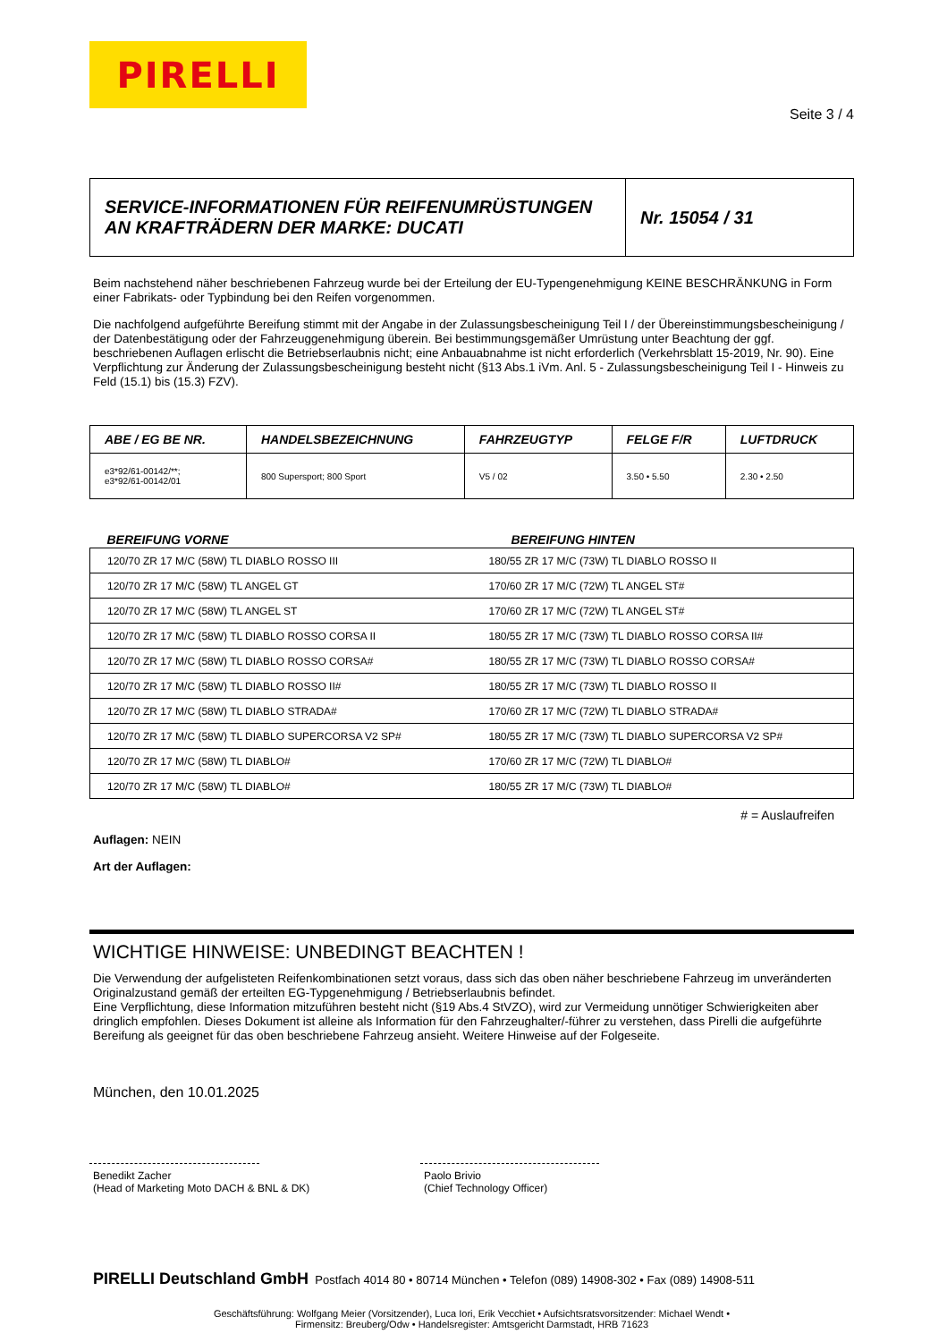PIRELLI
Seite 3 / 4
SERVICE-INFORMATIONEN FÜR REIFENUMRÜSTUNGEN
AN KRAFTRÄDERN DER MARKE: DUCATI
Nr. 15054 / 31
Beim nachstehend näher beschriebenen Fahrzeug wurde bei der Erteilung der EU-Typengenehmigung KEINE BESCHRÄNKUNG in Form einer Fabrikats- oder Typbindung bei den Reifen vorgenommen.
Die nachfolgend aufgeführte Bereifung stimmt mit der Angabe in der Zulassungsbescheinigung Teil I / der Übereinstimmungsbescheinigung / der Datenbestätigung oder der Fahrzeuggenehmigung überein. Bei bestimmungsgemäßer Umrüstung unter Beachtung der ggf. beschriebenen Auflagen erlischt die Betriebserlaubnis nicht; eine Anbauabnahme ist nicht erforderlich (Verkehrsblatt 15-2019, Nr. 90). Eine Verpflichtung zur Änderung der Zulassungsbescheinigung besteht nicht (§13 Abs.1 iVm. Anl. 5 - Zulassungsbescheinigung Teil I - Hinweis zu Feld (15.1) bis (15.3) FZV).
| ABE / EG BE NR. | HANDELSBEZEICHNUNG | FAHRZEUGTYP | FELGE F/R | LUFTDRUCK |
| --- | --- | --- | --- | --- |
| e3*92/61-00142/**; e3*92/61-00142/01 | 800 Supersport; 800 Sport | V5 / 02 | 3.50 • 5.50 | 2.30 • 2.50 |
| BEREIFUNG VORNE | BEREIFUNG HINTEN |
| --- | --- |
| 120/70 ZR 17 M/C (58W) TL DIABLO ROSSO III | 180/55 ZR 17 M/C (73W) TL DIABLO ROSSO II |
| 120/70 ZR 17 M/C (58W) TL ANGEL GT | 170/60 ZR 17 M/C (72W) TL ANGEL ST# |
| 120/70 ZR 17 M/C (58W) TL ANGEL ST | 170/60 ZR 17 M/C (72W) TL ANGEL ST# |
| 120/70 ZR 17 M/C (58W) TL DIABLO ROSSO CORSA II | 180/55 ZR 17 M/C (73W) TL DIABLO ROSSO CORSA II# |
| 120/70 ZR 17 M/C (58W) TL DIABLO ROSSO CORSA# | 180/55 ZR 17 M/C (73W) TL DIABLO ROSSO CORSA# |
| 120/70 ZR 17 M/C (58W) TL DIABLO ROSSO II# | 180/55 ZR 17 M/C (73W) TL DIABLO ROSSO II |
| 120/70 ZR 17 M/C (58W) TL DIABLO STRADA# | 170/60 ZR 17 M/C (72W) TL DIABLO STRADA# |
| 120/70 ZR 17 M/C (58W) TL DIABLO SUPERCORSA V2 SP# | 180/55 ZR 17 M/C (73W) TL DIABLO SUPERCORSA V2 SP# |
| 120/70 ZR 17 M/C (58W) TL DIABLO# | 170/60 ZR 17 M/C (72W) TL DIABLO# |
| 120/70 ZR 17 M/C (58W) TL DIABLO# | 180/55 ZR 17 M/C (73W) TL DIABLO# |
# = Auslaufreifen
Auflagen: NEIN
Art der Auflagen:
WICHTIGE HINWEISE: UNBEDINGT BEACHTEN !
Die Verwendung der aufgelisteten Reifenkombinationen setzt voraus, dass sich das oben näher beschriebene Fahrzeug im unveränderten Originalzustand gemäß der erteilten EG-Typgenehmigung / Betriebserlaubnis befindet.
Eine Verpflichtung, diese Information mitzuführen besteht nicht (§19 Abs.4 StVZO), wird zur Vermeidung unnötiger Schwierigkeiten aber dringlich empfohlen. Dieses Dokument ist alleine als Information für den Fahrzeughalter/-führer zu verstehen, dass Pirelli die aufgeführte Bereifung als geeignet für das oben beschriebene Fahrzeug ansieht. Weitere Hinweise auf der Folgeseite.
München, den 10.01.2025
Benedikt Zacher
(Head of Marketing Moto DACH & BNL & DK)
Paolo Brivio
(Chief Technology Officer)
PIRELLI Deutschland GmbH Postfach 4014 80 • 80714 München • Telefon (089) 14908-302 • Fax (089) 14908-511
Geschäftsführung: Wolfgang Meier (Vorsitzender), Luca Iori, Erik Vecchiet • Aufsichtsratsvorsitzender: Michael Wendt •
Firmensitz: Breuberg/Odw • Handelsregister: Amtsgericht Darmstadt, HRB 71623